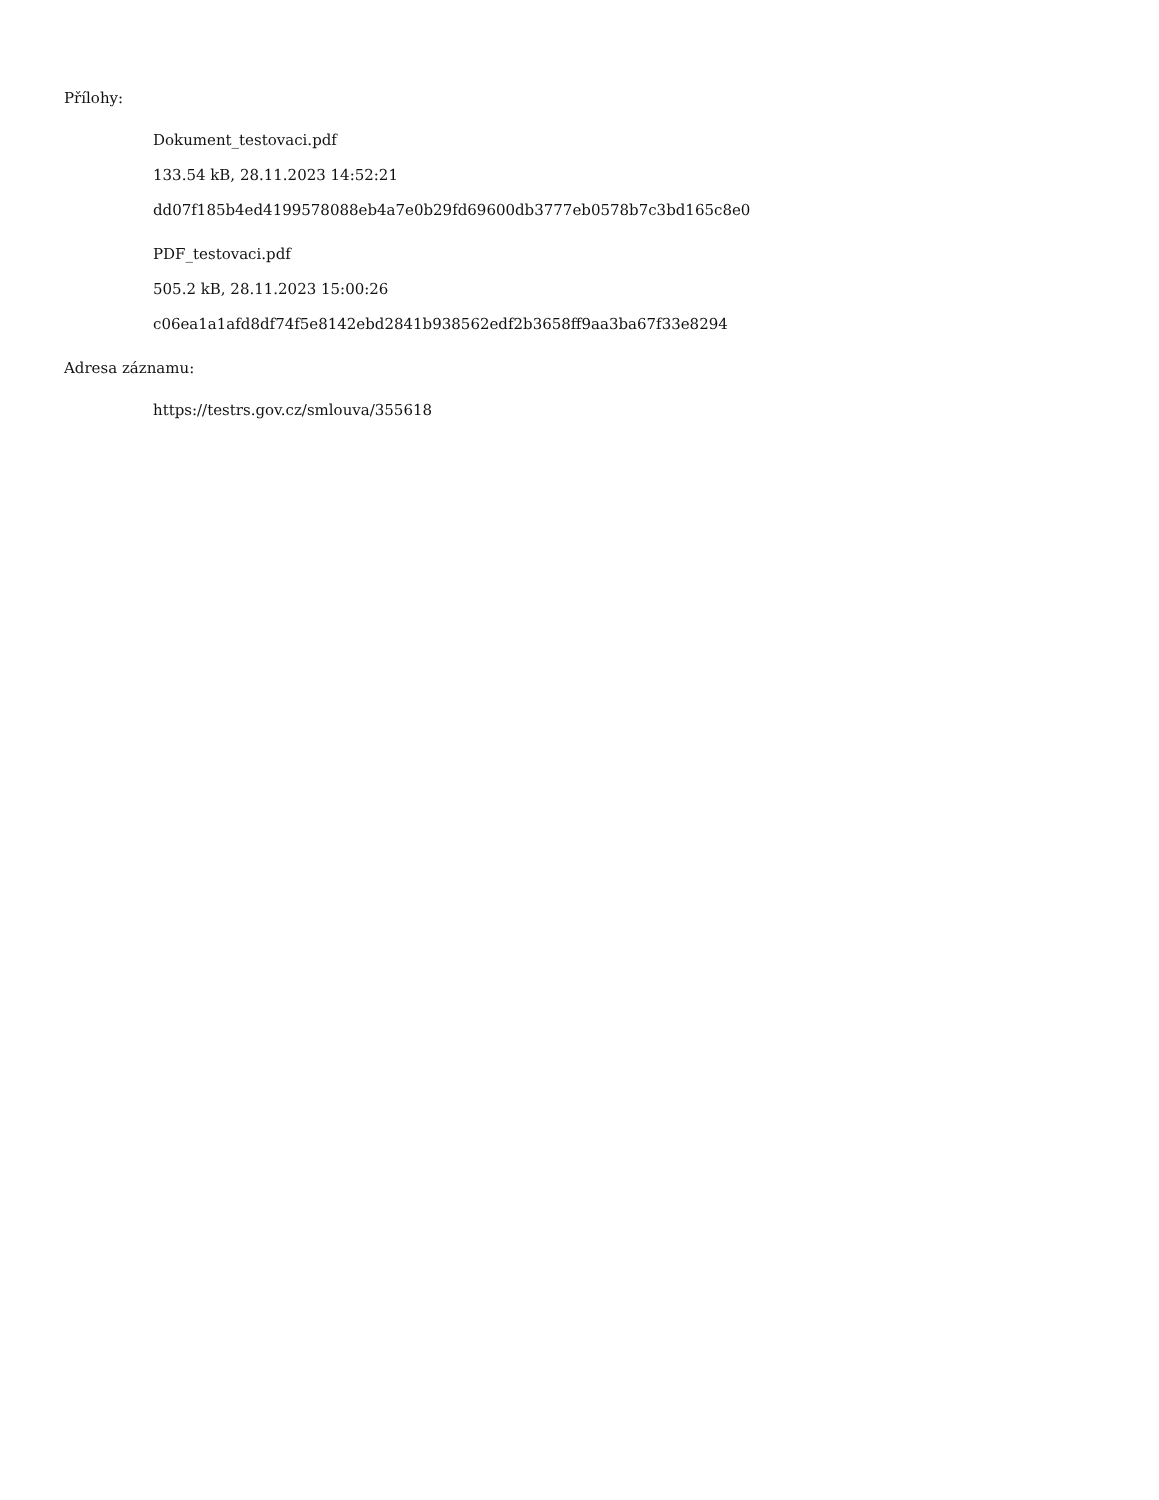Přílohy:
Dokument_testovaci.pdf
133.54 kB, 28.11.2023 14:52:21
dd07f185b4ed4199578088eb4a7e0b29fd69600db3777eb0578b7c3bd165c8e0
PDF_testovaci.pdf
505.2 kB, 28.11.2023 15:00:26
c06ea1a1afd8df74f5e8142ebd2841b938562edf2b3658ff9aa3ba67f33e8294
Adresa záznamu:
https://testrs.gov.cz/smlouva/355618